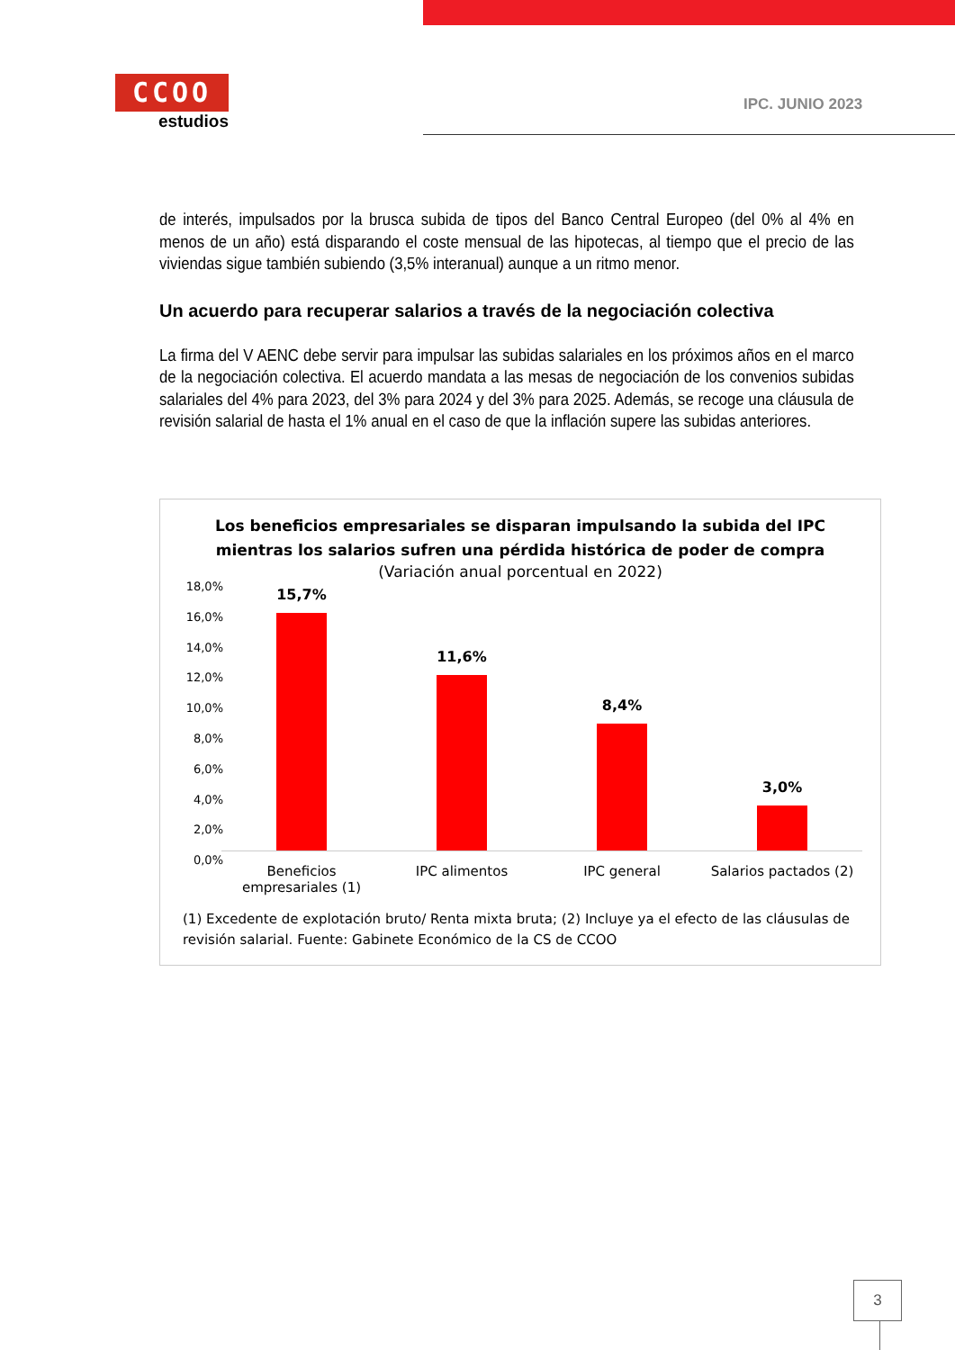CCOO
estudios
IPC. JUNIO 2023
de interés, impulsados por la brusca subida de tipos del Banco Central Europeo (del 0% al 4% en menos de un año) está disparando el coste mensual de las hipotecas, al tiempo que el precio de las viviendas sigue también subiendo (3,5% interanual) aunque a un ritmo menor.
Un acuerdo para recuperar salarios a través de la negociación colectiva
La firma del V AENC debe servir para impulsar las subidas salariales en los próximos años en el marco de la negociación colectiva. El acuerdo mandata a las mesas de negociación de los convenios subidas salariales del 4% para 2023, del 3% para 2024 y del 3% para 2025. Además, se recoge una cláusula de revisión salarial de hasta el 1% anual en el caso de que la inflación supere las subidas anteriores.
Los beneficios empresariales se disparan impulsando la subida del IPC
mientras los salarios sufren una pérdida histórica de poder de compra
(Variación anual porcentual en 2022)
18,0%
16,0%
14,0%
12,0%
10,0%
8,0%
6,0%
4,0%
2,0%
0,0%
15,7%
11,6%
8,4%
3,0%
Beneficios empresariales (1)
IPC alimentos IPC general Salarios pactados (2)
(1) Excedente de explotación bruto/ Renta mixta bruta; (2) Incluye ya el efecto de las cláusulas de revisión salarial. Fuente: Gabinete Económico de la CS de CCOO
3